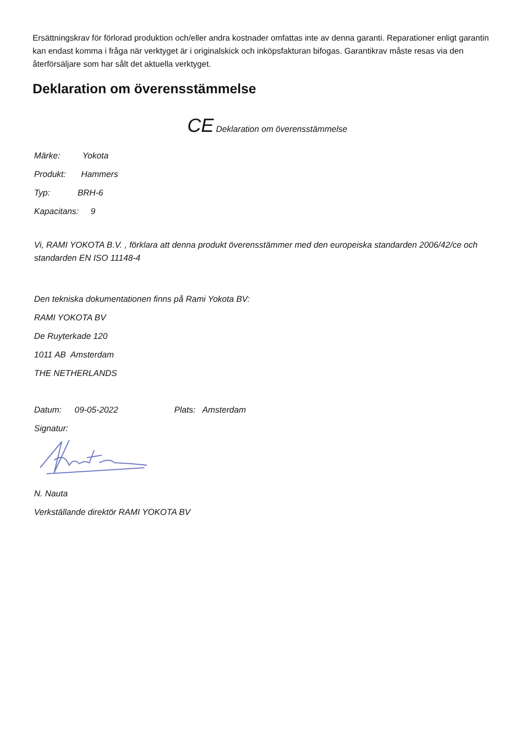Ersättningskrav för förlorad produktion och/eller andra kostnader omfattas inte av denna garanti. Reparationer enligt garantin kan endast komma i fråga när verktyget är i originalskick och inköpsfakturan bifogas. Garantikrav måste resas via den återförsäljare som har sålt det aktuella verktyget.
Deklaration om överensstämmelse
CE Deklaration om överensstämmelse
Märke: Yokota
Produkt: Hammers
Typ: BRH-6
Kapacitans: 9
Vi, RAMI YOKOTA B.V. , förklara att denna produkt överensstämmer med den europeiska standarden 2006/42/ce och standarden EN ISO 11148-4
Den tekniska dokumentationen finns på Rami Yokota BV:
RAMI YOKOTA BV
De Ruyterkade 120
1011 AB Amsterdam
THE NETHERLANDS
Datum: 09-05-2022 Plats: Amsterdam
Signatur:
N. Nauta
Verkställande direktör RAMI YOKOTA BV